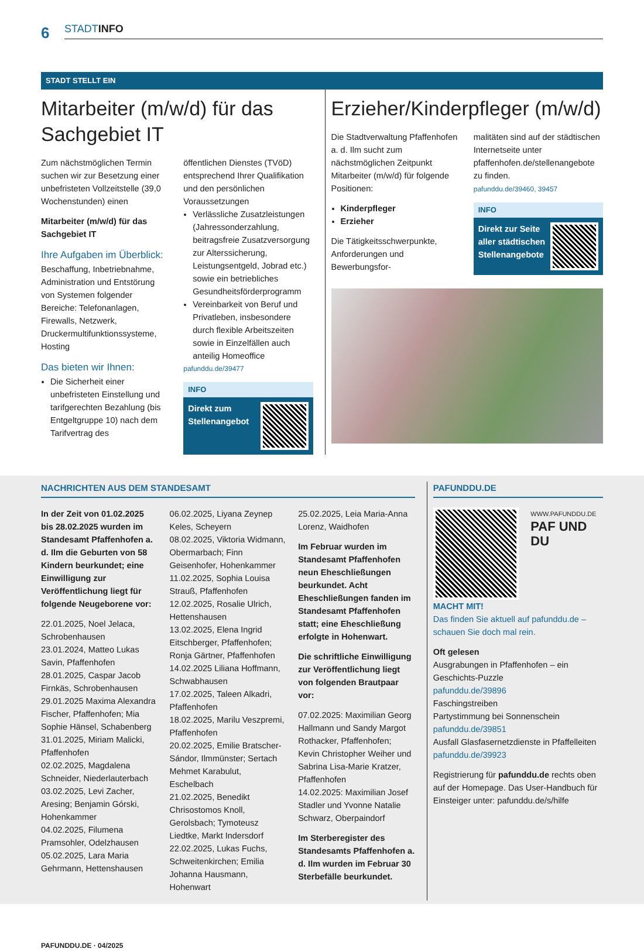6 STADTINFO
STADT STELLT EIN
Mitarbeiter (m/w/d) für das Sachgebiet IT
Zum nächstmöglichen Termin suchen wir zur Besetzung einer unbefristeten Vollzeitstelle (39,0 Wochenstunden) einen
Mitarbeiter (m/w/d) für das Sachgebiet IT
Ihre Aufgaben im Überblick:
Beschaffung, Inbetriebnahme, Administration und Entstörung von Systemen folgender Bereiche: Telefonanlagen, Firewalls, Netzwerk, Druckermultifunktions­systeme, Hosting
Das bieten wir Ihnen:
Die Sicherheit einer unbefristeten Einstellung und tarifgerechten Bezahlung (bis Entgeltgruppe 10) nach dem Tarifvertrag des
öffentlichen Dienstes (TVöD) entsprechend Ihrer Qualifikation und den persönlichen Voraussetzungen
Verlässliche Zusatzleistungen (Jahressonderzahlung, beitragsfreie Zusatzversorgung zur Alterssicherung, Leistungsentgeld, Jobrad etc.) sowie ein betriebliches Gesundheitsförderprogramm
Vereinbarkeit von Beruf und Privatleben, insbesondere durch flexible Arbeitszeiten sowie in Einzelfällen auch anteilig Homeoffice
pafunddu.de/39477
INFO
Direkt zum
Stellenangebot
Erzieher/Kinderpfleger (m/w/d)
Die Stadtverwaltung Pfaffenhofen a. d. Ilm sucht zum nächstmöglichen Zeitpunkt Mitarbeiter (m/w/d) für folgende Positionen:
Kinderpfleger
Erzieher
Die Tätigkeitsschwerpunkte, Anforderungen und Bewerbungsfor-
malitäten sind auf der städtischen Internetseite unter pfaffenhofen.de/stellenangebote zu finden.
pafunddu.de/39460, 39457
INFO
Direkt zur Seite
aller städtischen
Stellenangebote
NACHRICHTEN AUS DEM STANDESAMT
In der Zeit von 01.02.2025 bis 28.02.2025 wurden im Standesamt Pfaffenhofen a. d. Ilm die Geburten von 58 Kindern beurkundet; eine Einwilligung zur Veröffentlichung liegt für folgende Neugeborene vor:
22.01.2025, Noel Jelaca, Schrobenhausen
23.01.2024, Matteo Lukas Savin, Pfaffenhofen
28.01.2025, Caspar Jacob Firnkäs, Schrobenhausen
29.01.2025 Maxima Alexandra Fischer, Pfaffenhofen; Mia Sophie Hänsel, Schabenberg
31.01.2025, Miriam Malicki, Pfaffenhofen
02.02.2025, Magdalena Schneider, Niederlauterbach
03.02.2025, Levi Zacher, Aresing; Benjamin Górski, Hohenkammer
04.02.2025, Filumena Pramsohler, Odelzhausen
05.02.2025, Lara Maria Gehrmann, Hettenshausen
06.02.2025, Liyana Zeynep Keles, Scheyern
08.02.2025, Viktoria Widmann, Obermarbach; Finn Geisenhofer, Hohenkammer
11.02.2025, Sophia Louisa Strauß, Pfaffenhofen
12.02.2025, Rosalie Ulrich, Hettenshausen
13.02.2025, Elena Ingrid Eitschberger, Pfaffenhofen; Ronja Gärtner, Pfaffenhofen
14.02.2025 Liliana Hoffmann, Schwabhausen
17.02.2025, Taleen Alkadri, Pfaffenhofen
18.02.2025, Marilu Veszpremi, Pfaffenhofen
20.02.2025, Emilie Bratscher-Sándor, Ilmmünster; Sertach Mehmet Karabulut, Eschelbach
21.02.2025, Benedikt Chrisostomos Knoll, Gerolsbach; Tymoteusz Liedtke, Markt Indersdorf
22.02.2025, Lukas Fuchs, Schweitenkirchen; Emilia Johanna Hausmann, Hohenwart
25.02.2025, Leia Maria-Anna Lorenz, Waidhofen
Im Februar wurden im Standesamt Pfaffenhofen neun Eheschließungen beurkundet. Acht Eheschließungen fanden im Standesamt Pfaffenhofen statt; eine Eheschließung erfolgte in Hohenwart.
Die schriftliche Einwilligung zur Veröffentlichung liegt von folgenden Brautpaar vor:
07.02.2025: Maximilian Georg Hallmann und Sandy Margot Rothacker, Pfaffenhofen; Kevin Christopher Weiher und Sabrina Lisa-Marie Kratzer, Pfaffenhofen
14.02.2025: Maximilian Josef Stadler und Yvonne Natalie Schwarz, Oberpaindorf
Im Sterberegister des Standesamts Pfaffenhofen a. d. Ilm wurden im Februar 30 Sterbefälle beurkundet.
PAFUNDDU.DE
WWW.PAFUNDDU.DE
PAF UND DU
MACHT MIT!
Das finden Sie aktuell auf pafunddu.de – schauen Sie doch mal rein.
Oft gelesen
Ausgrabungen in Pfaffenhofen – ein Geschichts-Puzzle
pafunddu.de/39896
Faschingstreiben
Partystimmung bei Sonnenschein
pafunddu.de/39851
Ausfall Glasfasernetzdienste in Pfaffelleiten
pafunddu.de/39923
Registrierung für pafunddu.de rechts oben auf der Homepage. Das User-Handbuch für Einsteiger unter: pafunddu.de/s/hilfe
PAFUNDDU.DE · 04/2025